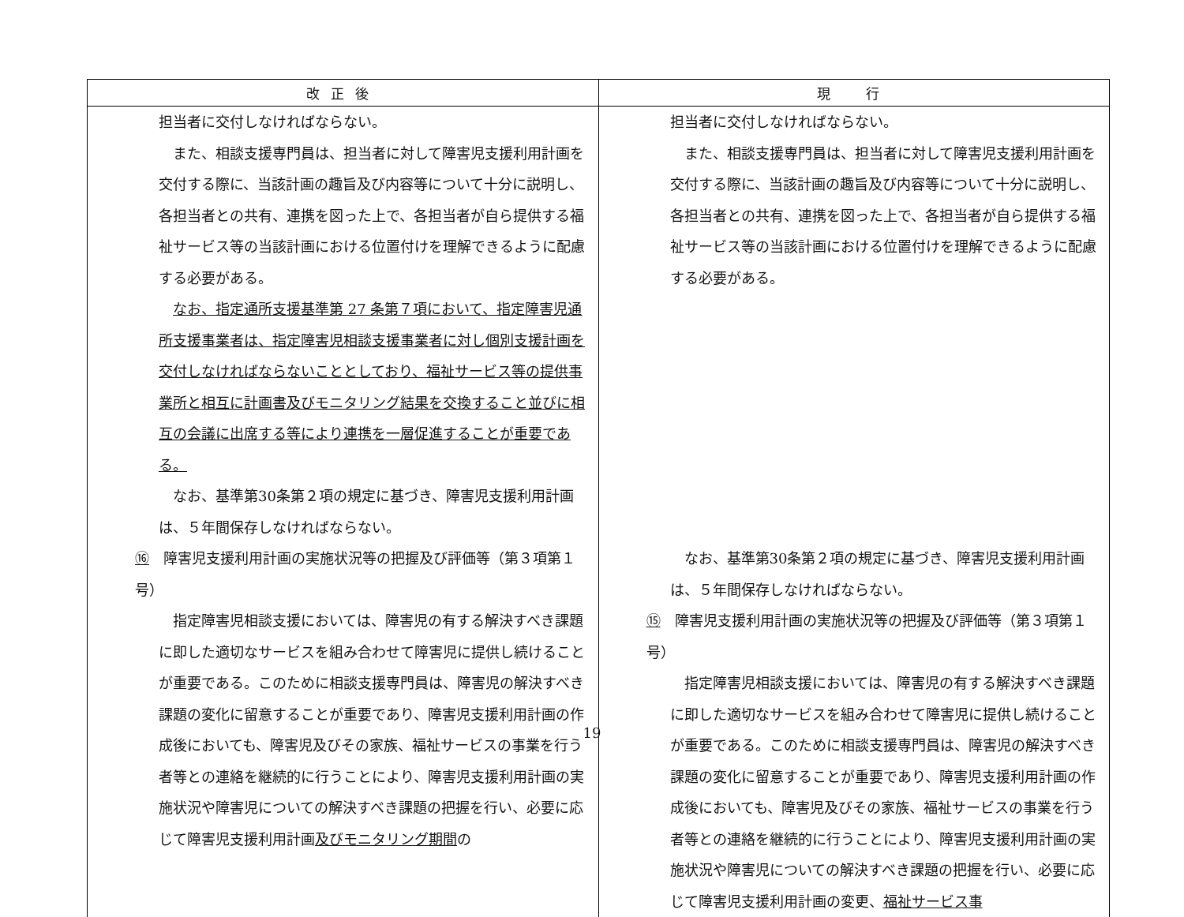| 改正後 | 現 行 |
| --- | --- |
| 担当者に交付しなければならない。 また、相談支援専門員は、担当者に対して障害児支援利用計画を交付する際に、当該計画の趣旨及び内容等について十分に説明し、各担当者との共有、連携を図った上で、各担当者が自ら提供する福祉サービス等の当該計画における位置付けを理解できるように配慮する必要がある。 なお、指定通所支援基準第 27 条第７項において、指定障害児通所支援事業者は、指定障害児相談支援事業者に対し個別支援計画を交付しなければならないこととしており、福祉サービス等の提供事業所と相互に計画書及びモニタリング結果を交換すること並びに相互の会議に出席する等により連携を一層促進することが重要である。 なお、基準第30条第２項の規定に基づき、障害児支援利用計画は、５年間保存しなければならない。 ⑯ 障害児支援利用計画の実施状況等の把握及び評価等（第３項第１号） 指定障害児相談支援においては、障害児の有する解決すべき課題に即した適切なサービスを組み合わせて障害児に提供し続けることが重要である。このために相談支援専門員は、障害児の解決すべき課題の変化に留意することが重要であり、障害児支援利用計画の作成後においても、障害児及びその家族、福祉サービスの事業を行う者等との連絡を継続的に行うことにより、障害児支援利用計画の実施状況や障害児についての解決すべき課題の把握を行い、必要に応じて障害児支援利用計画 及びモニタリング期間 の | 担当者に交付しなければならない。 また、相談支援専門員は、担当者に対して障害児支援利用計画を交付する際に、当該計画の趣旨及び内容等について十分に説明し、各担当者との共有、連携を図った上で、各担当者が自ら提供する福祉サービス等の当該計画における位置付けを理解できるように配慮する必要がある。 なお、基準第30条第２項の規定に基づき、障害児支援利用計画は、５年間保存しなければならない。 ⑮ 障害児支援利用計画の実施状況等の把握及び評価等（第３項第１号） 指定障害児相談支援においては、障害児の有する解決すべき課題に即した適切なサービスを組み合わせて障害児に提供し続けることが重要である。このために相談支援専門員は、障害児の解決すべき課題の変化に留意することが重要であり、障害児支援利用計画の作成後においても、障害児及びその家族、福祉サービスの事業を行う者等との連絡を継続的に行うことにより、障害児支援利用計画の実施状況や障害児についての解決すべき課題の把握を行い、必要に応じて障害児支援利用計画の変更、 福祉サービス事 |
19